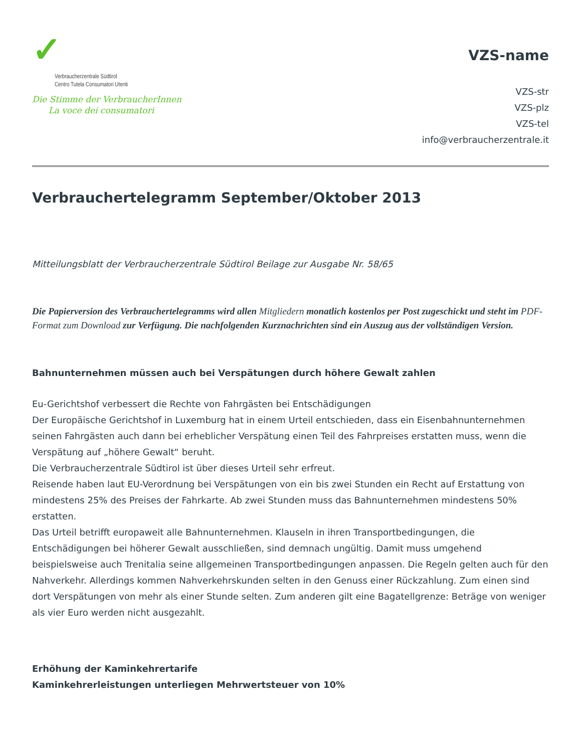✓
Verbraucherzentrale Südtirol
Centro Tutela Consumatori Utenti
Die Stimme der VerbraucherInnen
La voce dei consumatori
VZS-name
VZS-str
VZS-plz
VZS-tel
info@verbraucherzentrale.it
Verbrauchertelegramm September/Oktober 2013
Mitteilungsblatt der Verbraucherzentrale Südtirol Beilage zur Ausgabe Nr. 58/65
Die Papierversion des Verbrauchertelegramms wird allen Mitgliedern monatlich kostenlos per Post zugeschickt und steht im PDF-Format zum Download zur Verfügung. Die nachfolgenden Kurznachrichten sind ein Auszug aus der vollständigen Version.
Bahnunternehmen müssen auch bei Verspätungen durch höhere Gewalt zahlen
Eu-Gerichtshof verbessert die Rechte von Fahrgästen bei Entschädigungen
Der Europäische Gerichtshof in Luxemburg hat in einem Urteil entschieden, dass ein Eisenbahnunternehmen seinen Fahrgästen auch dann bei erheblicher Verspätung einen Teil des Fahrpreises erstatten muss, wenn die Verspätung auf „höhere Gewalt“ beruht.
Die Verbraucherzentrale Südtirol ist über dieses Urteil sehr erfreut.
Reisende haben laut EU-Verordnung bei Verspätungen von ein bis zwei Stunden ein Recht auf Erstattung von mindestens 25% des Preises der Fahrkarte. Ab zwei Stunden muss das Bahnunternehmen mindestens 50% erstatten.
Das Urteil betrifft europaweit alle Bahnunternehmen. Klauseln in ihren Transportbedingungen, die Entschädigungen bei höherer Gewalt ausschließen, sind demnach ungültig. Damit muss umgehend beispielsweise auch Trenitalia seine allgemeinen Transportbedingungen anpassen. Die Regeln gelten auch für den Nahverkehr. Allerdings kommen Nahverkehrskunden selten in den Genuss einer Rückzahlung. Zum einen sind dort Verspätungen von mehr als einer Stunde selten. Zum anderen gilt eine Bagatellgrenze: Beträge von weniger als vier Euro werden nicht ausgezahlt.
Erhöhung der Kaminkehrertarife
Kaminkehrerleistungen unterliegen Mehrwertsteuer von 10%